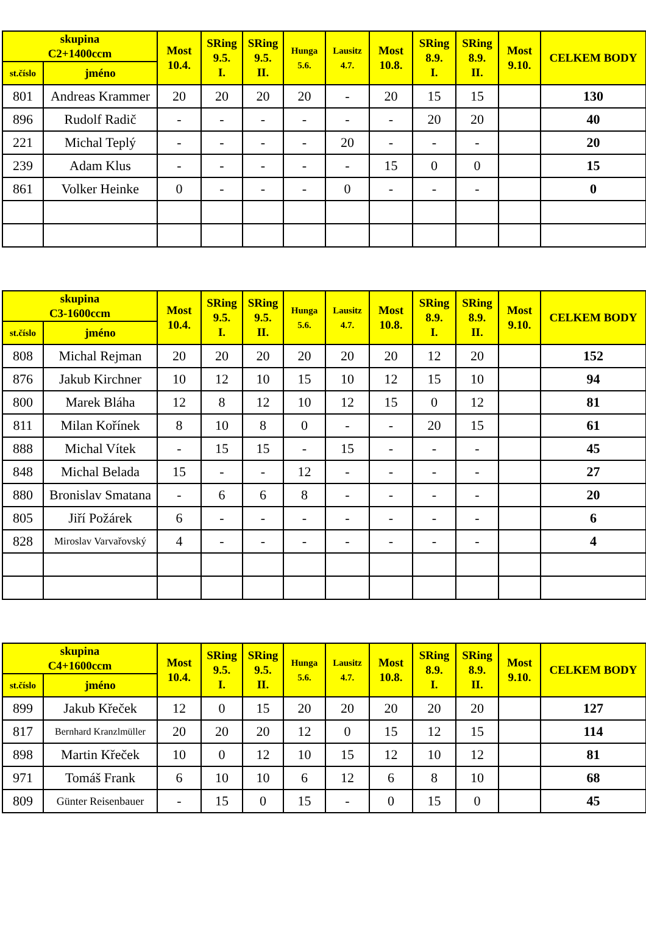| skupina C2+1400ccm | | Most 10.4. | SRing 9.5. I. | SRing 9.5. II. | Hunga 5.6. | Lausitz 4.7. | Most 10.8. | SRing 8.9. I. | SRing 8.9. II. | Most 9.10. | CELKEM BODY |
| --- | --- | --- | --- | --- | --- | --- | --- | --- | --- | --- | --- |
| st.číslo | jméno | | | | | | | | | | |
| 801 | Andreas Krammer | 20 | 20 | 20 | 20 | - | 20 | 15 | 15 | | 130 |
| 896 | Rudolf Radič | - | - | - | - | - | - | 20 | 20 | | 40 |
| 221 | Michal Teplý | - | - | - | - | 20 | - | - | - | | 20 |
| 239 | Adam Klus | - | - | - | - | - | 15 | 0 | 0 | | 15 |
| 861 | Volker Heinke | 0 | - | - | - | 0 | - | - | - | | 0 |
| skupina C3-1600ccm | | Most 10.4. | SRing 9.5. I. | SRing 9.5. II. | Hunga 5.6. | Lausitz 4.7. | Most 10.8. | SRing 8.9. I. | SRing 8.9. II. | Most 9.10. | CELKEM BODY |
| --- | --- | --- | --- | --- | --- | --- | --- | --- | --- | --- | --- |
| st.číslo | jméno | | | | | | | | | | |
| 808 | Michal Rejman | 20 | 20 | 20 | 20 | 20 | 20 | 12 | 20 | | 152 |
| 876 | Jakub Kirchner | 10 | 12 | 10 | 15 | 10 | 12 | 15 | 10 | | 94 |
| 800 | Marek Bláha | 12 | 8 | 12 | 10 | 12 | 15 | 0 | 12 | | 81 |
| 811 | Milan Kořínek | 8 | 10 | 8 | 0 | - | - | 20 | 15 | | 61 |
| 888 | Michal Vítek | - | 15 | 15 | - | 15 | - | - | - | | 45 |
| 848 | Michal Belada | 15 | - | - | 12 | - | - | - | - | | 27 |
| 880 | Bronislav Smatana | - | 6 | 6 | 8 | - | - | - | - | | 20 |
| 805 | Jiří Požárek | 6 | - | - | - | - | - | - | - | | 6 |
| 828 | Miroslav Varvařovský | 4 | - | - | - | - | - | - | - | | 4 |
| skupina C4+1600ccm | | Most 10.4. | SRing 9.5. I. | SRing 9.5. II. | Hunga 5.6. | Lausitz 4.7. | Most 10.8. | SRing 8.9. I. | SRing 8.9. II. | Most 9.10. | CELKEM BODY |
| --- | --- | --- | --- | --- | --- | --- | --- | --- | --- | --- | --- |
| st.číslo | jméno | | | | | | | | | | |
| 899 | Jakub Křeček | 12 | 0 | 15 | 20 | 20 | 20 | 20 | 20 | | 127 |
| 817 | Bernhard Kranzlmüller | 20 | 20 | 20 | 12 | 0 | 15 | 12 | 15 | | 114 |
| 898 | Martin Křeček | 10 | 0 | 12 | 10 | 15 | 12 | 10 | 12 | | 81 |
| 971 | Tomáš Frank | 6 | 10 | 10 | 6 | 12 | 6 | 8 | 10 | | 68 |
| 809 | Günter Reisenbauer | - | 15 | 0 | 15 | - | 0 | 15 | 0 | | 45 |